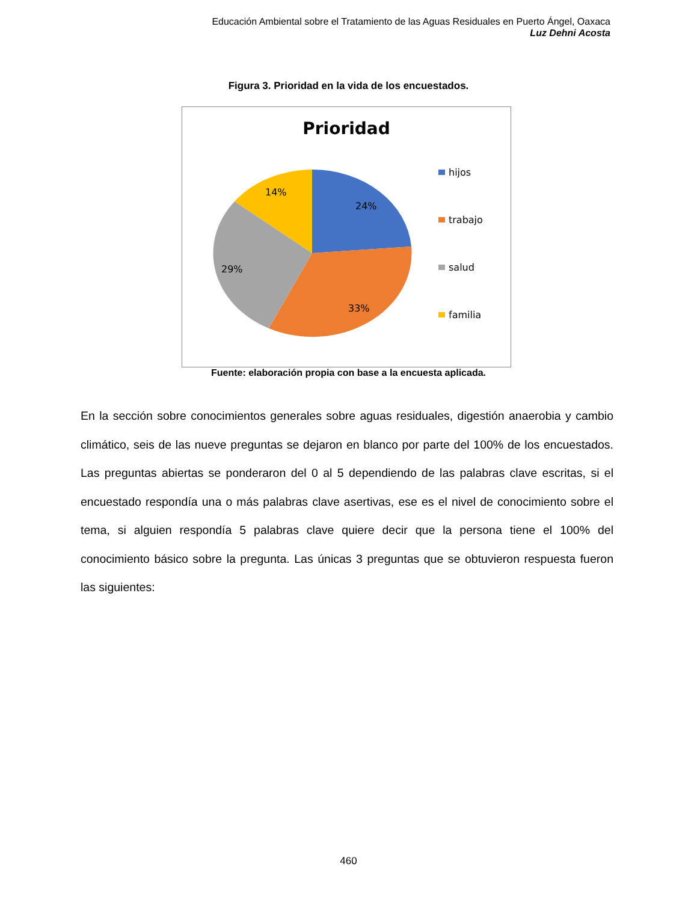Educación Ambiental sobre el Tratamiento de las Aguas Residuales en Puerto Ángel, Oaxaca
Luz Dehni Acosta
Figura 3. Prioridad en la vida de los encuestados.
Prioridad
24%
33%
29%
14%
hijos
trabajo
salud
familia
Fuente: elaboración propia con base a la encuesta aplicada.
En la sección sobre conocimientos generales sobre aguas residuales, digestión anaerobia y cambio climático, seis de las nueve preguntas se dejaron en blanco por parte del 100% de los encuestados. Las preguntas abiertas se ponderaron del 0 al 5 dependiendo de las palabras clave escritas, si el encuestado respondía una o más palabras clave asertivas, ese es el nivel de conocimiento sobre el tema, si alguien respondía 5 palabras clave quiere decir que la persona tiene el 100% del conocimiento básico sobre la pregunta. Las únicas 3 preguntas que se obtuvieron respuesta fueron las siguientes:
460